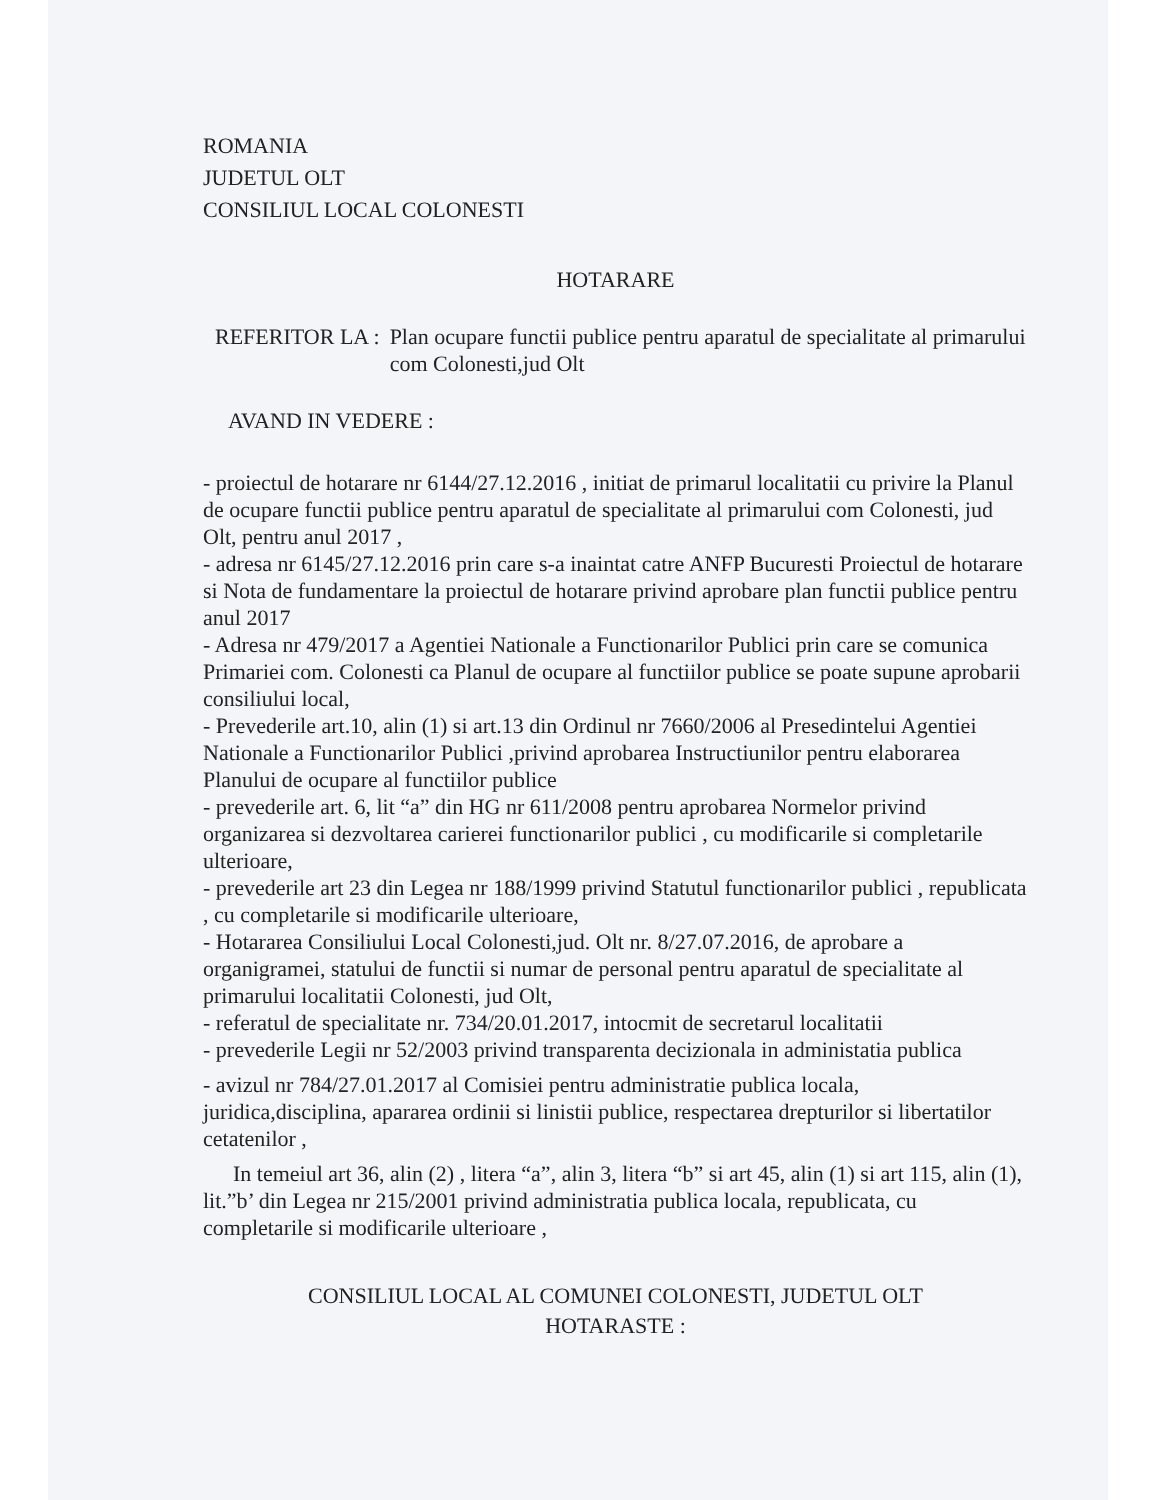ROMANIA
JUDETUL OLT
CONSILIUL LOCAL COLONESTI
HOTARARE
REFERITOR LA : Plan ocupare functii publice pentru aparatul de specialitate al primarului com Colonesti,jud Olt
AVAND IN VEDERE :
- proiectul de hotarare nr 6144/27.12.2016 , initiat de primarul localitatii cu privire la Planul de ocupare functii publice pentru aparatul de specialitate al primarului com Colonesti, jud Olt, pentru anul 2017 ,
- adresa nr 6145/27.12.2016 prin care s-a inaintat catre ANFP Bucuresti Proiectul de hotarare si Nota de fundamentare la proiectul de hotarare privind aprobare plan functii publice pentru anul 2017
- Adresa nr 479/2017 a Agentiei Nationale a Functionarilor Publici prin care se comunica Primariei com. Colonesti ca Planul de ocupare al functiilor publice se poate supune aprobarii consiliului local,
- Prevederile art.10, alin (1) si art.13 din Ordinul nr 7660/2006 al Presedintelui Agentiei Nationale a Functionarilor Publici ,privind aprobarea Instructiunilor pentru elaborarea Planului de ocupare al functiilor publice
- prevederile art. 6, lit “a” din HG nr 611/2008 pentru aprobarea Normelor privind organizarea si dezvoltarea carierei functionarilor publici , cu modificarile si completarile ulterioare,
- prevederile art 23 din Legea nr 188/1999 privind Statutul functionarilor publici , republicata , cu completarile si modificarile ulterioare,
- Hotararea Consiliului Local Colonesti,jud. Olt nr. 8/27.07.2016, de aprobare a organigramei, statului de functii si numar de personal pentru aparatul de specialitate al primarului localitatii Colonesti, jud Olt,
- referatul de specialitate nr. 734/20.01.2017, intocmit de secretarul localitatii
- prevederile Legii nr 52/2003 privind transparenta decizionala in administatia publica
- avizul nr 784/27.01.2017 al Comisiei pentru administratie publica locala, juridica,disciplina, apararea ordinii si linistii publice, respectarea drepturilor si libertatilor cetatenilor ,
In temeiul art 36, alin (2) , litera “a”, alin 3, litera “b” si art 45, alin (1) si art 115, alin (1), lit.”b’ din Legea nr 215/2001 privind administratia publica locala, republicata, cu completarile si modificarile ulterioare ,
CONSILIUL LOCAL AL COMUNEI COLONESTI, JUDETUL OLT
HOTARASTE :